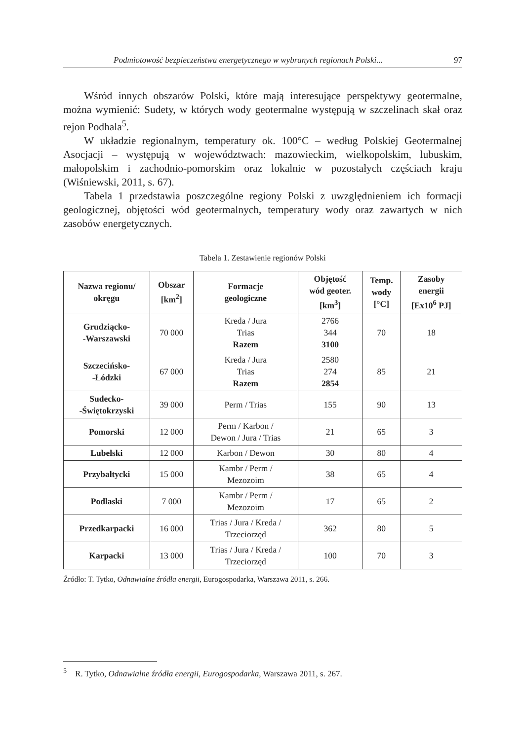Podmiotowość bezpieczeństwa energetycznego w wybranych regionach Polski... 97
Wśród innych obszarów Polski, które mają interesujące perspektywy geotermalne, można wymienić: Sudety, w których wody geotermalne występują w szczelinach skał oraz rejon Podhala<sup>5</sup>.
W układzie regionalnym, temperatury ok. 100°C – według Polskiej Geotermalnej Asocjacji – występują w województwach: mazowieckim, wielkopolskim, lubuskim, małopolskim i zachodnio-pomorskim oraz lokalnie w pozostałych częściach kraju (Wiśniewski, 2011, s. 67).
Tabela 1 przedstawia poszczególne regiony Polski z uwzględnieniem ich formacji geologicznej, objętości wód geotermalnych, temperatury wody oraz zawartych w nich zasobów energetycznych.
Tabela 1. Zestawienie regionów Polski
| Nazwa regionu/ okręgu | Obszar [km<sup>2</sup>] | Formacje geologiczne | Objętość wód geoter. [km<sup>3</sup>] | Temp. wody [°C] | Zasoby energii [Ex10<sup>6</sup> PJ] |
| --- | --- | --- | --- | --- | --- |
| Grudziącko- -Warszawski | 70 000 | Kreda / Jura Trias Razem | 2766 344 3100 | 70 | 18 |
| Szczecińsko- -Łódzki | 67 000 | Kreda / Jura Trias Razem | 2580 274 2854 | 85 | 21 |
| Sudecko- -Świętokrzyski | 39 000 | Perm / Trias | 155 | 90 | 13 |
| Pomorski | 12 000 | Perm / Karbon / Dewon / Jura / Trias | 21 | 65 | 3 |
| Lubelski | 12 000 | Karbon / Dewon | 30 | 80 | 4 |
| Przybałtycki | 15 000 | Kambr / Perm / Mezozoim | 38 | 65 | 4 |
| Podlaski | 7 000 | Kambr / Perm / Mezozoim | 17 | 65 | 2 |
| Przedkarpacki | 16 000 | Trias / Jura / Kreda / Trzeciorzęd | 362 | 80 | 5 |
| Karpacki | 13 000 | Trias / Jura / Kreda / Trzeciorzęd | 100 | 70 | 3 |
Źródło: T. Tytko, Odnawialne źródła energii, Eurogospodarka, Warszawa 2011, s. 266.
<sup>5</sup> R. Tytko, Odnawialne źródła energii, Eurogospodarka, Warszawa 2011, s. 267.